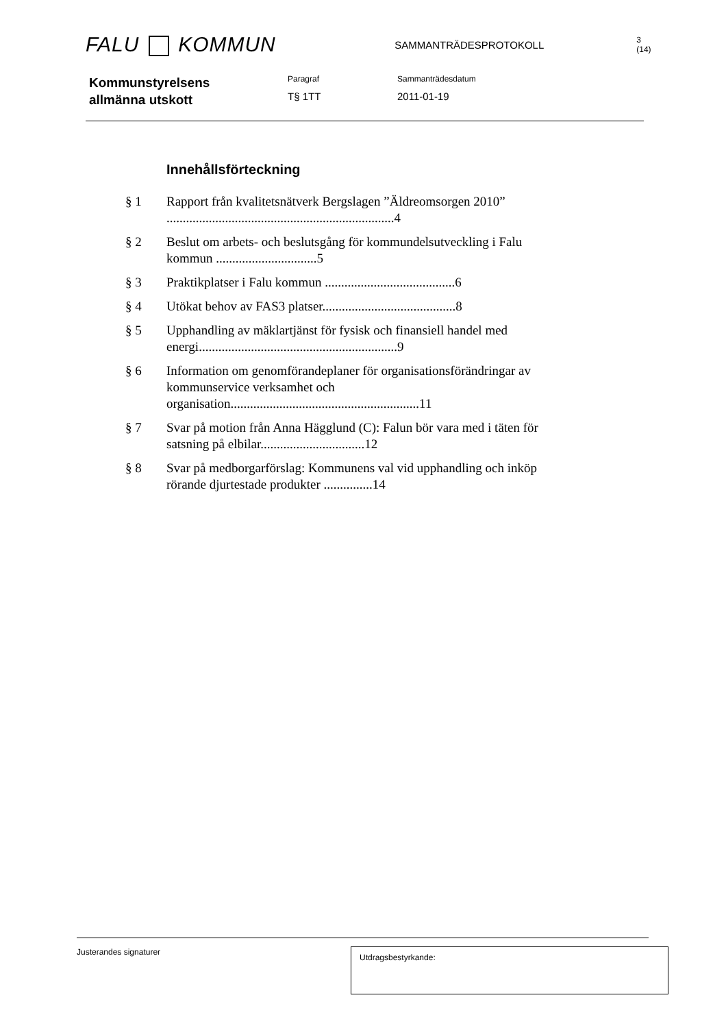FALU KOMMUN
SAMMANTRÄDESPROTOKOLL
3 (14)
Kommunstyrelsens
allmänna utskott
Paragraf
T§ 1TT
Sammanträdesdatum
2011-01-19
Innehållsförteckning
§ 1 Rapport från kvalitetsnätverk Bergslagen ”Äldreomsorgen 2010” ......................................................................4
§ 2 Beslut om arbets- och beslutsgång för kommundelsutveckling i Falu kommun ...............................5
§ 3 Praktikplatser i Falu kommun ........................................6
§ 4 Utökat behov av FAS3 platser.........................................8
§ 5 Upphandling av mäklartjänst för fysisk och finansiell handel med energi.............................................................9
§ 6 Information om genomförandeplaner för organisationsförändringar av kommunservice verksamhet och organisation..........................................................11
§ 7 Svar på motion från Anna Hägglund (C): Falun bör vara med i täten för satsning på elbilar................................12
§ 8 Svar på medborgarförslag: Kommunens val vid upphandling och inköp rörande djurtestade produkter ...............14
Justerandes signaturer Utdragsbestyrkande: